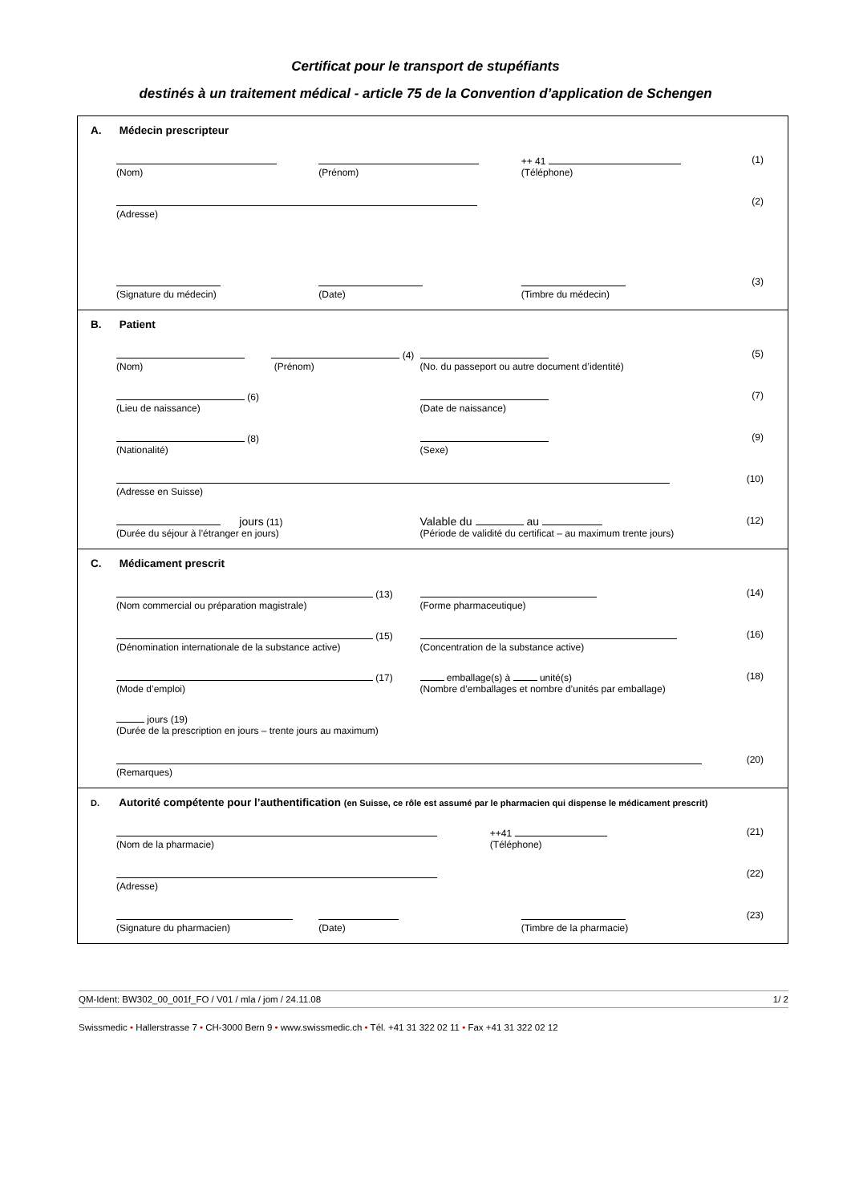Certificat pour le transport de stupéfiants
destinés à un traitement médical - article 75 de la Convention d’application de Schengen
A. Médecin prescripteur
(Nom)
(Prénom) ++ 41
(Téléphone)
(1)
(Adresse) (2)
(Signature du médecin)
(Date)
(Timbre du médecin) (3)
B. Patient
(4)
(Nom) (Prénom)
(No. du passeport ou autre document d’identité)
(5)
(6)
(Lieu de naissance)
(Date de naissance) (7)
(8)
(Nationalité)
(Sexe) (9)
(Adresse en Suisse) (10)
jours (11)
(Durée du séjour à l’étranger en jours)
Valable du au
(Période de validité du certificat – au maximum trente jours)
(12)
C. Médicament prescrit
(13)
(Nom commercial ou préparation magistrale)
(Forme pharmaceutique) (14)
(15)
(Dénomination internationale de la substance active)
(Concentration de la substance active)
(16)
(17)
(Mode d’emploi)
emballage(s) à unité(s)
(Nombre d’emballages et nombre d’unités par emballage)
(18)
jours (19)
(Durée de la prescription en jours – trente jours au maximum)
(Remarques) (20)
D. Autorité compétente pour l’authentification (en Suisse, ce rôle est assumé par le pharmacien qui dispense le médicament prescrit)
(Nom de la pharmacie) ++41
(Téléphone)
(21)
(Adresse) (22)
(Signature du pharmacien)
(Date)
(Timbre de la pharmacie) (23)
QM-Ident: BW302_00_001f_FO / V01 / mla / jom / 24.11.08 1/ 2
Swissmedic • Hallerstrasse 7 • CH-3000 Bern 9 • www.swissmedic.ch • Tél. +41 31 322 02 11 • Fax +41 31 322 02 12